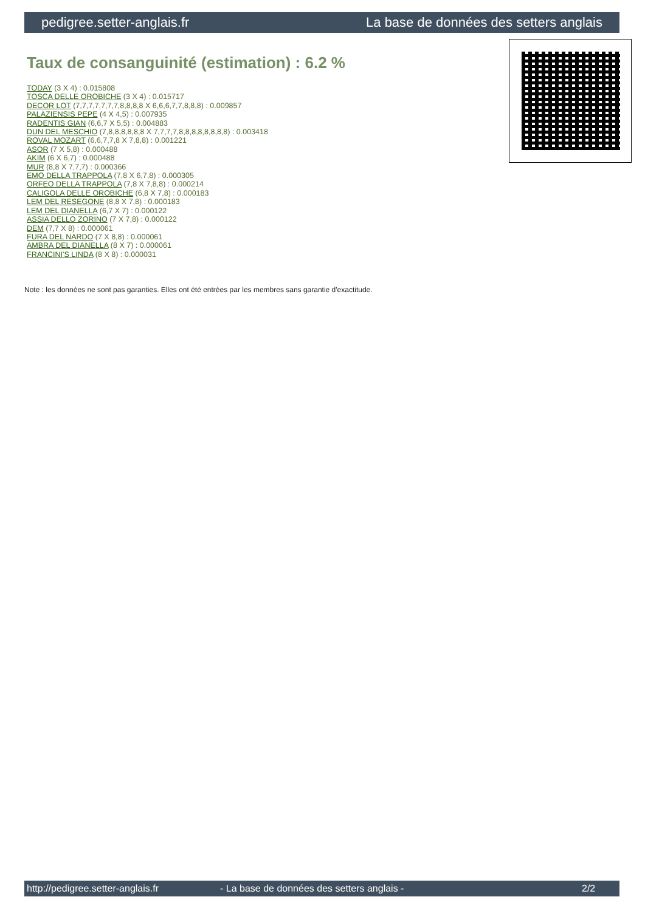pedigree.setter-anglais.fr La base de données des setters anglais
Taux de consanguinité (estimation) : 6.2 %
TODAY (3 X 4) : 0.015808
TOSCA DELLE OROBICHE (3 X 4) : 0.015717
DECOR LOT (7,7,7,7,7,7,7,8,8,8,8 X 6,6,6,7,7,8,8,8) : 0.009857
PALAZIENSIS PEPE (4 X 4,5) : 0.007935
RADENTIS GIAN (6,6,7 X 5,5) : 0.004883
DUN DEL MESCHIO (7,8,8,8,8,8,8 X 7,7,7,7,8,8,8,8,8,8,8,8) : 0.003418
ROVAL MOZART (6,6,7,7,8 X 7,8,8) : 0.001221
ASOR (7 X 5,8) : 0.000488
AKIM (6 X 6,7) : 0.000488
MUR (8,8 X 7,7,7) : 0.000366
EMO DELLA TRAPPOLA (7,8 X 6,7,8) : 0.000305
ORFEO DELLA TRAPPOLA (7,8 X 7,8,8) : 0.000214
CALIGOLA DELLE OROBICHE (6,8 X 7,8) : 0.000183
LEM DEL RESEGONE (8,8 X 7,8) : 0.000183
LEM DEL DIANELLA (6,7 X 7) : 0.000122
ASSIA DELLO ZORINO (7 X 7,8) : 0.000122
DEM (7,7 X 8) : 0.000061
FURA DEL NARDO (7 X 8,8) : 0.000061
AMBRA DEL DIANELLA (8 X 7) : 0.000061
FRANCINI'S LINDA (8 X 8) : 0.000031
Note : les données ne sont pas garanties. Elles ont été entrées par les membres sans garantie d'exactitude.
http://pedigree.setter-anglais.fr - La base de données des setters anglais - 2/2